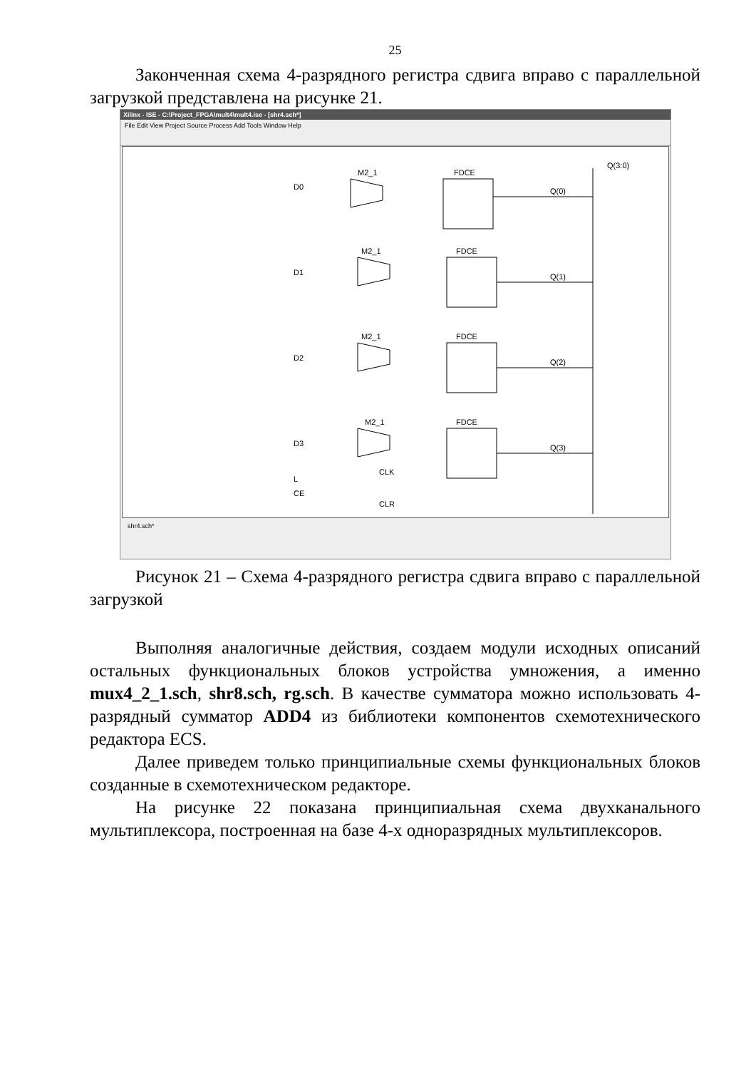25
Законченная схема 4-разрядного регистра сдвига вправо с параллельной загрузкой представлена на рисунке 21.
Xilinx - ISE - C:\Project_FPGA\mult4\mult4.ise - [shr4.sch*]
File Edit View Project Source Process Add Tools Window Help
M2_1
FDCE
M2_1
FDCE
M2_1
FDCE
M2_1
FDCE
D0
D1
D2
D3
Q(0)
Q(1)
Q(2)
Q(3)
Q(3:0)
L
CE
CLK
CLR
shr4.sch*
Рисунок 21 – Схема 4-разрядного регистра сдвига вправо с параллельной загрузкой
Выполняя аналогичные действия, создаем модули исходных описаний остальных функциональных блоков устройства умножения, а именно mux4_2_1.sch, shr8.sch, rg.sch. В качестве сумматора можно использовать 4-разрядный сумматор ADD4 из библиотеки компонентов схемотехнического редактора ECS.
Далее приведем только принципиальные схемы функциональных блоков созданные в схемотехническом редакторе.
На рисунке 22 показана принципиальная схема двухканального мультиплексора, построенная на базе 4-х одноразрядных мультиплексоров.